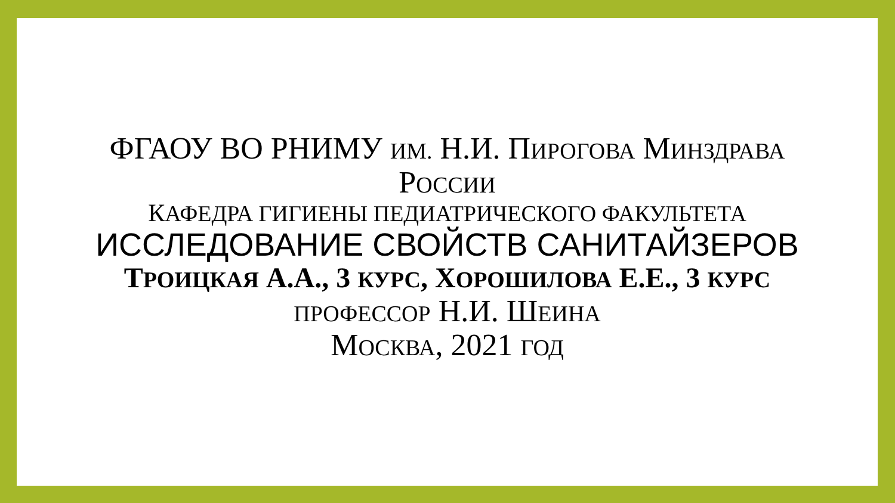ФГАОУ ВО РНИМУ ИМ. Н.И. ПИРОГОВА МИНЗДРАВА
РОССИИ
КАФЕДРА ГИГИЕНЫ ПЕДИАТРИЧЕСКОГО ФАКУЛЬТЕТА
ИССЛЕДОВАНИЕ СВОЙСТВ САНИТАЙЗЕРОВ
ТРОИЦКАЯ А.А., 3 КУРС, ХОРОШИЛОВА Е.Е., 3 КУРС
ПРОФЕССОР Н.И. ШЕИНА
МОСКВА, 2021 ГОД